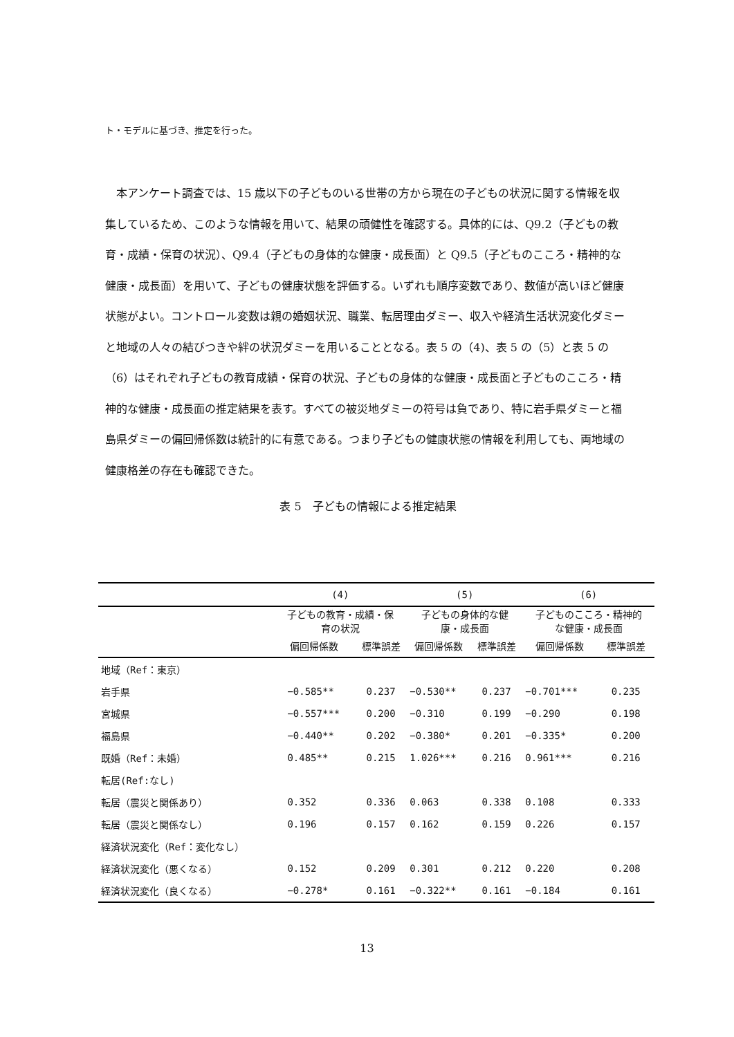ト・モデルに基づき、推定を行った。
本アンケート調査では、15 歳以下の子どものいる世帯の方から現在の子どもの状況に関する情報を収集しているため、このような情報を用いて、結果の頑健性を確認する。具体的には、Q9.2（子どもの教育・成績・保育の状況）、Q9.4（子どもの身体的な健康・成長面）と Q9.5（子どものこころ・精神的な健康・成長面）を用いて、子どもの健康状態を評価する。いずれも順序変数であり、数値が高いほど健康状態がよい。コントロール変数は親の婚姻状況、職業、転居理由ダミー、収入や経済生活状況変化ダミーと地域の人々の結びつきや絆の状況ダミーを用いることとなる。表 5 の（4)、表 5 の（5）と表 5 の（6）はそれぞれ子どもの教育成績・保育の状況、子どもの身体的な健康・成長面と子どものこころ・精神的な健康・成長面の推定結果を表す。すべての被災地ダミーの符号は負であり、特に岩手県ダミーと福島県ダミーの偏回帰係数は統計的に有意である。つまり子どもの健康状態の情報を利用しても、両地域の健康格差の存在も確認できた。
表 5　子どもの情報による推定結果
| | (4) | | (5) | | (6) | |
| --- | --- | --- | --- | --- | --- | --- |
| | 子どもの教育・成績・保 育の状況 | | 子どもの身体的な健 康・成長面 | | 子どものこころ・精神的 な健康・成長面 | |
| | 偏回帰係数 | 標準誤差 | 偏回帰係数 | 標準誤差 | 偏回帰係数 | 標準誤差 |
| 地域（Ref：東京） | | | | | | |
| 岩手県 | −0.585** | 0.237 | −0.530** | 0.237 | −0.701*** | 0.235 |
| 宮城県 | −0.557*** | 0.200 | −0.310 | 0.199 | −0.290 | 0.198 |
| 福島県 | −0.440** | 0.202 | −0.380* | 0.201 | −0.335* | 0.200 |
| 既婚（Ref：未婚） | 0.485** | 0.215 | 1.026*** | 0.216 | 0.961*** | 0.216 |
| 転居(Ref:なし) | | | | | | |
| 転居（震災と関係あり） | 0.352 | 0.336 | 0.063 | 0.338 | 0.108 | 0.333 |
| 転居（震災と関係なし） | 0.196 | 0.157 | 0.162 | 0.159 | 0.226 | 0.157 |
| 経済状況変化（Ref：変化なし） | | | | | | |
| 経済状況変化（悪くなる） | 0.152 | 0.209 | 0.301 | 0.212 | 0.220 | 0.208 |
| 経済状況変化（良くなる） | −0.278* | 0.161 | −0.322** | 0.161 | −0.184 | 0.161 |
13